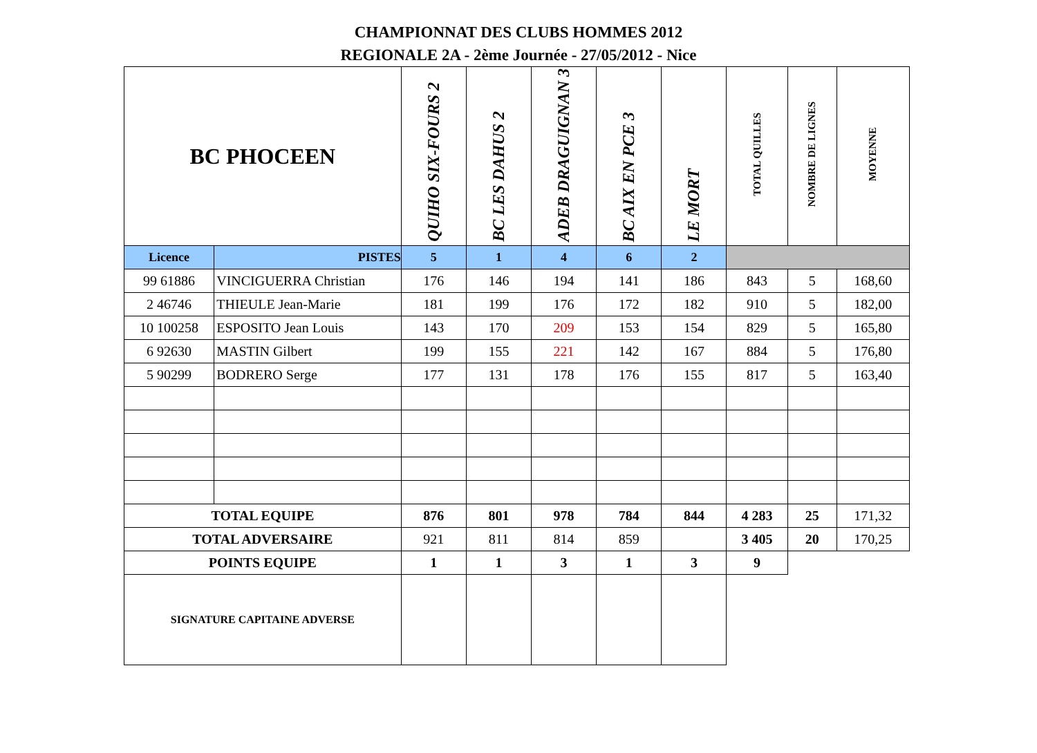CHAMPIONNAT DES CLUBS HOMMES 2012
REGIONALE 2A - 2ème Journée - 27/05/2012 - Nice
| BC PHOCEEN | | QUIHO SIX-FOURS 2 | BC LES DAHUS 2 | ADEB DRAGUIGNAN 3 | BC AIX EN PCE 3 | LE MORT | TOTAL QUILLES | NOMBRE DE LIGNES | MOYENNE |
| --- | --- | --- | --- | --- | --- | --- | --- | --- | --- |
| Licence | PISTES | 5 | 1 | 4 | 6 | 2 | | | |
| 99 61886 | VINCIGUERRA Christian | 176 | 146 | 194 | 141 | 186 | 843 | 5 | 168,60 |
| 2 46746 | THIEULE Jean-Marie | 181 | 199 | 176 | 172 | 182 | 910 | 5 | 182,00 |
| 10 100258 | ESPOSITO Jean Louis | 143 | 170 | 209 | 153 | 154 | 829 | 5 | 165,80 |
| 6 92630 | MASTIN Gilbert | 199 | 155 | 221 | 142 | 167 | 884 | 5 | 176,80 |
| 5 90299 | BODRERO Serge | 177 | 131 | 178 | 176 | 155 | 817 | 5 | 163,40 |
| TOTAL EQUIPE | | 876 | 801 | 978 | 784 | 844 | 4 283 | 25 | 171,32 |
| TOTAL ADVERSAIRE | | 921 | 811 | 814 | 859 | | 3 405 | 20 | 170,25 |
| POINTS EQUIPE | | 1 | 1 | 3 | 1 | 3 | 9 | | |
| SIGNATURE CAPITAINE ADVERSE | | | | | | | | | |